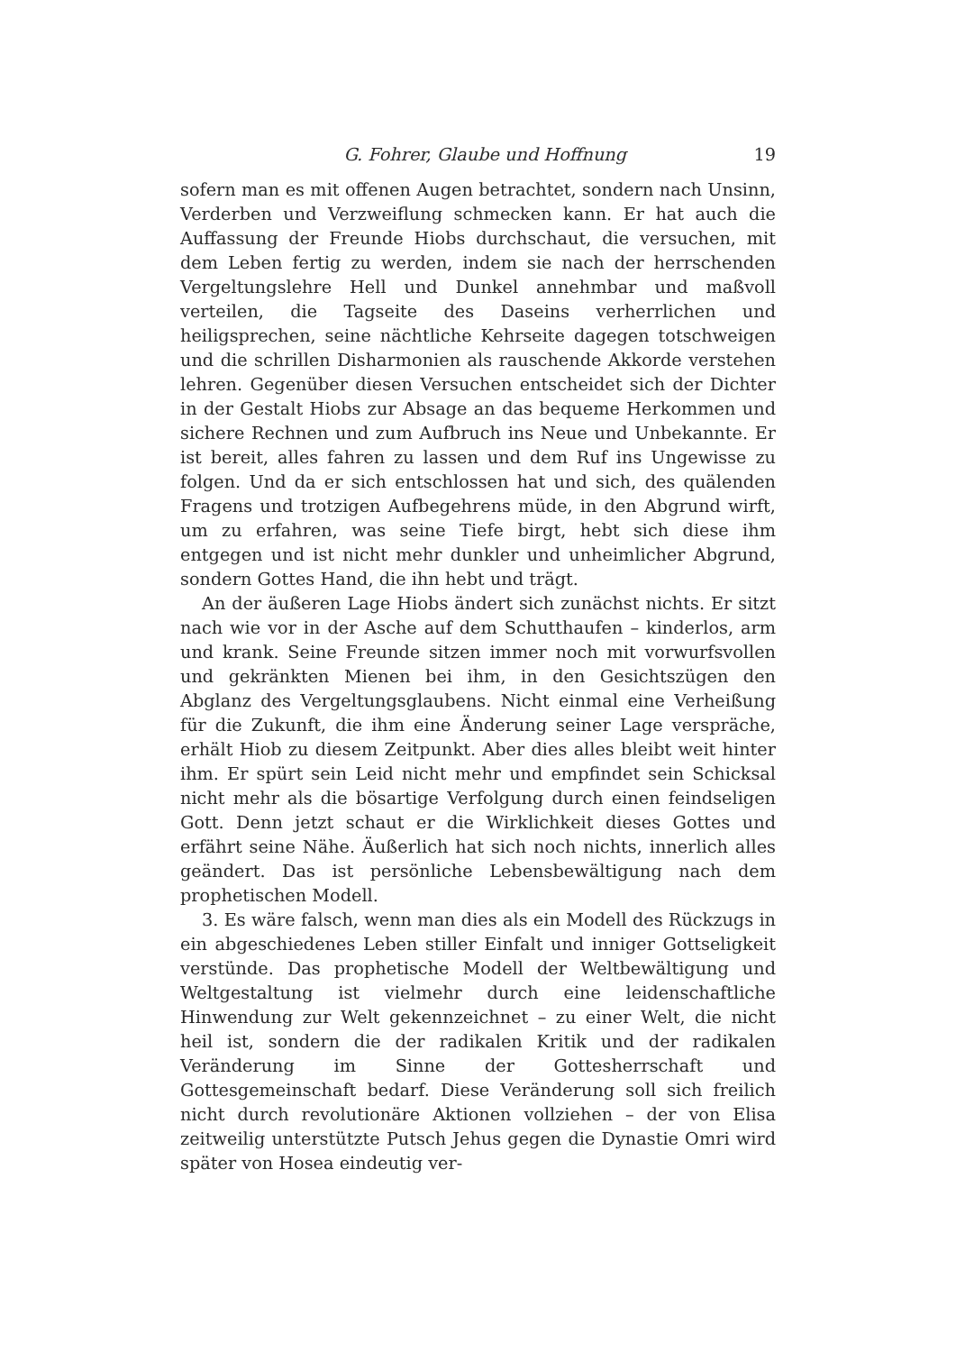G. Fohrer, Glaube und Hoffnung 19
sofern man es mit offenen Augen betrachtet, sondern nach Unsinn, Verderben und Verzweiflung schmecken kann. Er hat auch die Auffassung der Freunde Hiobs durchschaut, die versuchen, mit dem Leben fertig zu werden, indem sie nach der herrschenden Vergeltungslehre Hell und Dunkel annehmbar und maßvoll verteilen, die Tagseite des Daseins verherrlichen und heiligsprechen, seine nächtliche Kehrseite dagegen totschweigen und die schrillen Disharmonien als rauschende Akkorde verstehen lehren. Gegenüber diesen Versuchen entscheidet sich der Dichter in der Gestalt Hiobs zur Absage an das bequeme Herkommen und sichere Rechnen und zum Aufbruch ins Neue und Unbekannte. Er ist bereit, alles fahren zu lassen und dem Ruf ins Ungewisse zu folgen. Und da er sich entschlossen hat und sich, des quälenden Fragens und trotzigen Aufbegehrens müde, in den Abgrund wirft, um zu erfahren, was seine Tiefe birgt, hebt sich diese ihm entgegen und ist nicht mehr dunkler und unheimlicher Abgrund, sondern Gottes Hand, die ihn hebt und trägt.
An der äußeren Lage Hiobs ändert sich zunächst nichts. Er sitzt nach wie vor in der Asche auf dem Schutthaufen – kinderlos, arm und krank. Seine Freunde sitzen immer noch mit vorwurfsvollen und gekränkten Mienen bei ihm, in den Gesichtszügen den Abglanz des Vergeltungsglaubens. Nicht einmal eine Verheißung für die Zukunft, die ihm eine Änderung seiner Lage verspräche, erhält Hiob zu diesem Zeitpunkt. Aber dies alles bleibt weit hinter ihm. Er spürt sein Leid nicht mehr und empfindet sein Schicksal nicht mehr als die bösartige Verfolgung durch einen feindseligen Gott. Denn jetzt schaut er die Wirklichkeit dieses Gottes und erfährt seine Nähe. Äußerlich hat sich noch nichts, innerlich alles geändert. Das ist persönliche Lebensbewältigung nach dem prophetischen Modell.
3. Es wäre falsch, wenn man dies als ein Modell des Rückzugs in ein abgeschiedenes Leben stiller Einfalt und inniger Gottseligkeit verstünde. Das prophetische Modell der Weltbewältigung und Weltgestaltung ist vielmehr durch eine leidenschaftliche Hinwendung zur Welt gekennzeichnet – zu einer Welt, die nicht heil ist, sondern die der radikalen Kritik und der radikalen Veränderung im Sinne der Gottesherrschaft und Gottesgemeinschaft bedarf. Diese Veränderung soll sich freilich nicht durch revolutionäre Aktionen vollziehen – der von Elisa zeitweilig unterstützte Putsch Jehus gegen die Dynastie Omri wird später von Hosea eindeutig ver-